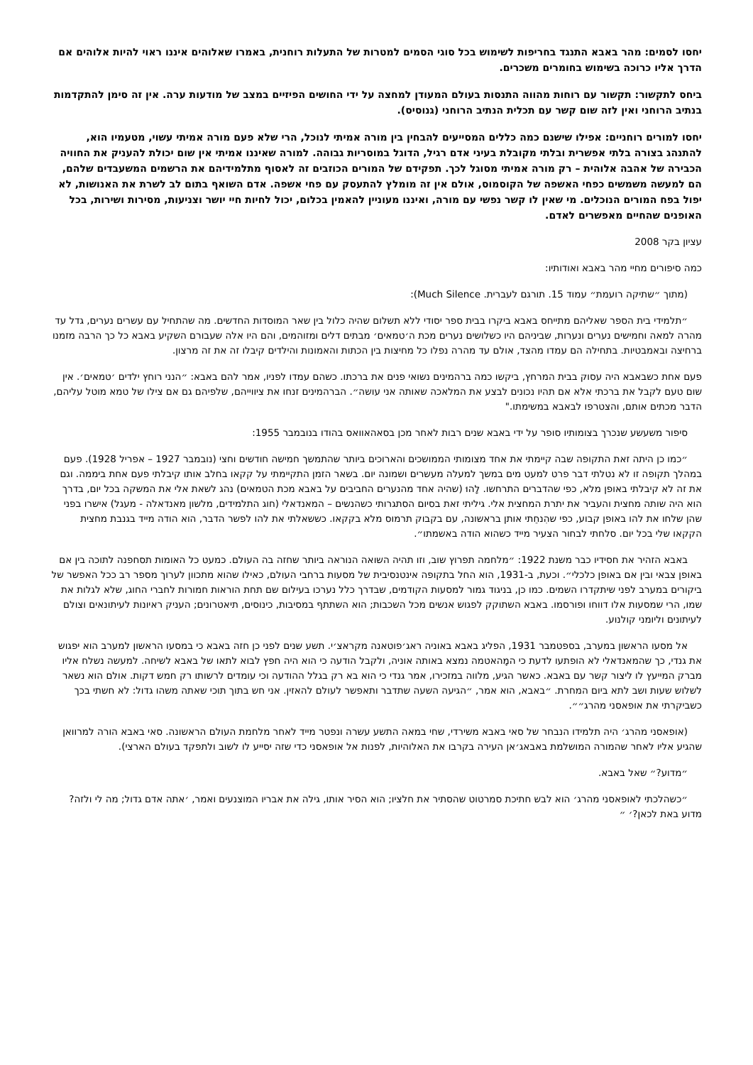יחסו לסמים: מהר באבא התנגד בחריפות לשימוש בכל סוגי הסמים למטרות של התעלות רוחנית, באמרו שאלוהים איננו ראוי להיות אלוהים אם הדרך אליו כרוכה בשימוש בחומרים משכרים.
ביחס לתקשור: תקשור עם רוחות מהווה התנסות בעולם המעודן למחצה על ידי החושים הפיזיים במצב של מודעות ערה. אין זה סימן להתקדמות בנתיב הרוחני ואין לזה שום קשר עם תכלית הנתיב הרוחני (גנוסיס).
יחסו למורים רוחניים: אפילו שישנם כמה כללים המסייעים להבחין בין מורה אמיתי לנוכל, הרי שלא פעם מורה אמיתי עשוי, מטעמיו הוא, להתנהג בצורה בלתי אפשרית ובלתי מקובלת בעיני אדם רגיל, הדוגל במוסריות גבוהה. למורה שאיננו אמיתי אין שום יכולת להעניק את החוויה הכבירה של אהבה אלוהית – רק מורה אמיתי מסוגל לכך. תפקידם של המורים הכוזבים זה לאסוף מתלמידיהם את הרשמים המשעבדים שלהם, הם למעשה משמשים כפחי האשפה של הקוסמוס, אולם אין זה מומלץ להתעסק עם פחי אשפה. אדם השואף בתום לב לשרת את האנושות, לא יפול בפח המורים הנוכלים. מי שאין לו קשר נפשי עם מורה, ואיננו מעוניין להאמין בכלום, יכול לחיות חיי יושר וצניעות, מסירות ושירות, בכל האופנים שהחיים מאפשרים לאדם.
עציון בקר 2008
כמה סיפורים מחיי מהר באבא ואודותיו:
(מתוך ״שתיקה רועמת״ עמוד 15. תורגם לעברית. Much Silence):
״תלמידי בית הספר שאליהם מתייחס באבא ביקרו בבית ספר יסודי ללא תשלום שהיה כלול בין שאר המוסדות החדשים. מה שהתחיל עם עשרים נערים, גדל עד מהרה למאה וחמישים נערים ונערות, שביניהם היו כשלושים נערים מכת ה׳טמאים׳ מבתים דלים ומזוהמים, והם היו אלה שעבורם השקיע באבא כל כך הרבה מזמנו ברחיצה ובאמבטיות. בתחילה הם עמדו מהצד, אולם עד מהרה נפלו כל מחיצות בין הכתות והאמונות והילדים קיבלו זה את זה מרצון.
פעם אחת כשבאבא היה עסוק בבית המרחץ, ביקשו כמה ברהמינים נשואי פנים את ברכתו. כשהם עמדו לפניו, אמר להם באבא: ״הנני רוחץ ילדים ׳טמאים׳. אין שום טעם לקבל את ברכתי אלא אם תהיו נכונים לבצע את המלאכה שאותה אני עושה״. הברהמינים זנחו את ציווייהם, שלפיהם גם אם צילו של טמא מוטל עליהם, הדבר מכתים אותם, והצטרפו לבאבא במשימתו."
סיפור משעשע שנכרך בצומותיו סופר על ידי באבא שנים רבות לאחר מכן בסאהאוואס בהודו בנובמבר 1955:
״כמו כן היתה זאת התקופה שבה קיימתי את אחד מצומותי הממושכים והארוכים ביותר שהתמשך חמישה חודשים וחצי (נובמבר 1927 – אפריל 1928). פעם במהלך תקופה זו לא נטלתי דבר פרט למעט מים במשך למעלה מעשרים ושמונה יום. בשאר הזמן התקיימתי על קקאו בחלב אותו קיבלתי פעם אחת ביממה. וגם את זה לא קיבלתי באופן מלא, כפי שהדברים התרחשו. לָהוּ (שהיה אחד מהנערים החביבים על באבא מכת הטמאים) נהג לשאת אלי את המשקה בכל יום, בדרך הוא היה שותה מחצית והעביר את יתרת המחצית אלי. גיליתי זאת בסיום הסתגרותי כשהנשים – המאנדאלי (חוג התלמידים, מלשון מאנדאלה - מעגל) אישרו בפני שהן שלחו את להו באופן קבוע, כפי שהִנחֵתי אותן בראשונה, עם בקבוק תרמוס מלא בקקאו. כששאלתי את להו לפשר הדבר, הוא הודה מייד בגנבת מחצית הקקאו שלי בכל יום. סלחתי לבחור הצעיר מייד כשהוא הודה באשמתו״.
באבא הזהיר את חסידיו כבר משנת 1922: ״מלחמה תפרוץ שוב, וזו תהיה השואה הנוראה ביותר שחזה בה העולם. כמעט כל האומות תסחפנה לתוכה בין אם באופן צבאי ובין אם באופן כלכלי״. וכעת, ב-1931, הוא החל בתקופה אינטנסיבית של מסעות ברחבי העולם, כאילו שהוא מתכוון לערוך מספר רב ככל האפשר של ביקורים במערב לפני שיתקדרו השמים. כמו כן, בניגוד גמור למסעות הקודמים, שבדרך כלל נערכו בעילום שם תחת הוראות חמורות לחברי החוג, שלא לגלות את שמו, הרי שמסעות אלו דווחו ופורסמו. באבא השתוקק לפגוש אנשים מכל השכבות; הוא השתתף במסיבות, כינוסים, תיאטרונים; העניק ראיונות לעיתונאים וצולם לעיתונים וליומני קולנוע.
אל מסעו הראשון במערב, בספטמבר 1931, הפליג באבא באוניה ראג׳פוטאנה מקראצ׳י. תשע שנים לפני כן חזה באבא כי במסעו הראשון למערב הוא יפגוש את גנדי, כך שהמאנדאלי לא הופתעו לדעת כי המָהאטמה נמצא באותה אוניה, ולקבל הודעה כי הוא היה חפץ לבוא לתאו של באבא לשיחה. למעשה נשלח אליו מברק המייעץ לו ליצור קשר עם באבא. כאשר הגיע, מלווה במזכירו, אמר גנדי כי הוא בא רק בגלל ההודעה וכי עומדים לרשותו רק חמש דקות. אולם הוא נשאר לשלוש שעות ושב לתא ביום המחרת. ״באבא, הוא אמר, ״הגיעה השעה שתדבר ותאפשר לעולם להאזין. אני חש בתוך תוכי שאתה משהו גדול: לא חשתי בכך כשביקרתי את אופאסני מהרג״״.
(אופאסני מהרג׳ היה תלמידו הנבחר של סאי באבא משירדי, שחי במאה התשע עשרה ונפטר מייד לאחר מלחמת העולם הראשונה. סאי באבא הורה למרוואן שהגיע אליו לאחר שהמורה המושלמת באבאג׳אן העירה בקרבו את האלוהיות, לפנות אל אופאסני כדי שזה יסייע לו לשוב ולתפקד בעולם הארצי).
״מדוע?״ שאל באבא.
״כשהלכתי לאופאסני מהרג׳ הוא לבש חתיכת סמרטוט שהסתיר את חלציו; הוא הסיר אותו, גילה את אבריו המוצנעים ואמר, ׳אתה אדם גדול; מה לי ולזה? מדוע באת לכאן?׳ ״